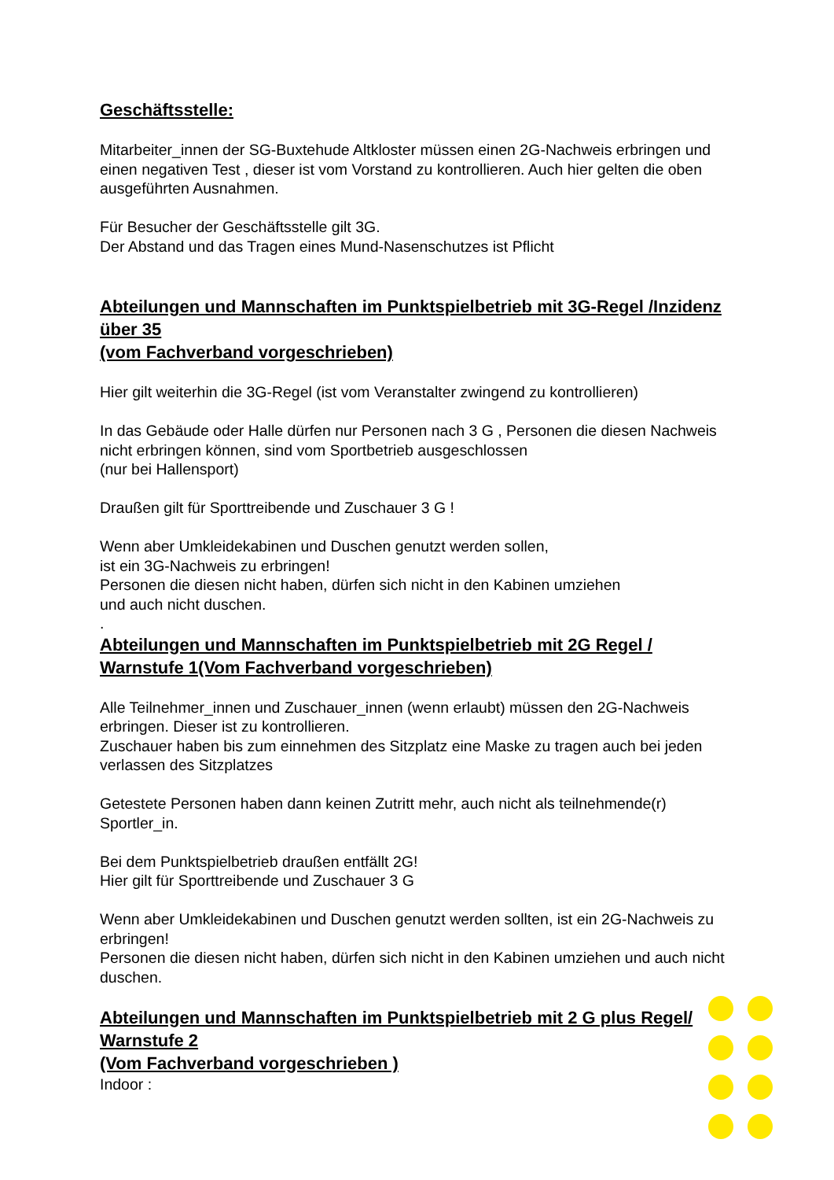Geschäftsstelle:
Mitarbeiter_innen der SG-Buxtehude Altkloster müssen einen 2G-Nachweis erbringen und einen negativen Test , dieser ist vom Vorstand zu kontrollieren. Auch hier gelten die oben ausgeführten Ausnahmen.
Für Besucher der Geschäftsstelle gilt 3G.
Der Abstand und das Tragen eines Mund-Nasenschutzes ist Pflicht
Abteilungen und Mannschaften im Punktspielbetrieb mit 3G-Regel /Inzidenz über 35
(vom Fachverband vorgeschrieben)
Hier gilt weiterhin die 3G-Regel (ist vom Veranstalter zwingend zu kontrollieren)
In das Gebäude oder Halle dürfen nur Personen nach 3 G , Personen die diesen Nachweis nicht erbringen können, sind vom Sportbetrieb ausgeschlossen
(nur bei Hallensport)
Draußen gilt für Sporttreibende und Zuschauer 3 G !
Wenn aber Umkleidekabinen und Duschen genutzt werden sollen,
ist ein 3G-Nachweis zu erbringen!
Personen die diesen nicht haben, dürfen sich nicht in den Kabinen umziehen
und auch nicht duschen.
.
Abteilungen und Mannschaften im Punktspielbetrieb mit 2G Regel / Warnstufe 1(Vom Fachverband vorgeschrieben)
Alle Teilnehmer_innen und Zuschauer_innen (wenn erlaubt) müssen den 2G-Nachweis erbringen. Dieser ist zu kontrollieren.
Zuschauer haben bis zum einnehmen des Sitzplatz eine Maske zu tragen auch bei jeden verlassen des Sitzplatzes
Getestete Personen haben dann keinen Zutritt mehr, auch nicht als teilnehmende(r) Sportler_in.
Bei dem Punktspielbetrieb draußen entfällt 2G!
Hier gilt für Sporttreibende und Zuschauer 3 G
Wenn aber Umkleidekabinen und Duschen genutzt werden sollten, ist ein 2G-Nachweis zu erbringen!
Personen die diesen nicht haben, dürfen sich nicht in den Kabinen umziehen und auch nicht duschen.
Abteilungen und Mannschaften im Punktspielbetrieb mit 2 G plus Regel/ Warnstufe 2
(Vom Fachverband vorgeschrieben )
Indoor :